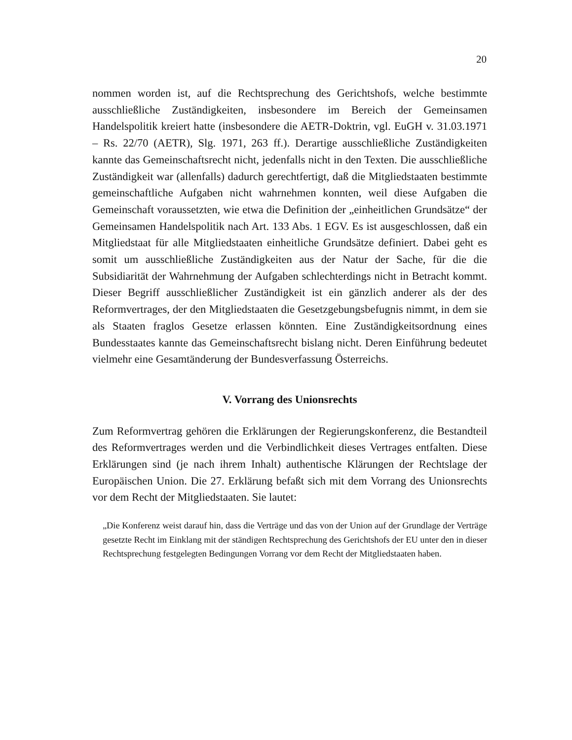20
nommen worden ist, auf die Rechtsprechung des Gerichtshofs, welche bestimmte ausschließliche Zuständigkeiten, insbesondere im Bereich der Gemeinsamen Handelspolitik kreiert hatte (insbesondere die AETR-Doktrin, vgl. EuGH v. 31.03.1971 – Rs. 22/70 (AETR), Slg. 1971, 263 ff.). Derartige ausschließliche Zuständigkeiten kannte das Gemeinschaftsrecht nicht, jedenfalls nicht in den Texten. Die ausschließliche Zuständigkeit war (allenfalls) dadurch gerechtfertigt, daß die Mitgliedstaaten bestimmte gemeinschaftliche Aufgaben nicht wahrnehmen konnten, weil diese Aufgaben die Gemeinschaft voraussetzten, wie etwa die Definition der „einheitlichen Grundsätze“ der Gemeinsamen Handelspolitik nach Art. 133 Abs. 1 EGV. Es ist ausgeschlossen, daß ein Mitgliedstaat für alle Mitgliedstaaten einheitliche Grundsätze definiert. Dabei geht es somit um ausschließliche Zuständigkeiten aus der Natur der Sache, für die die Subsidiarität der Wahrnehmung der Aufgaben schlechterdings nicht in Betracht kommt. Dieser Begriff ausschließlicher Zuständigkeit ist ein gänzlich anderer als der des Reformvertrages, der den Mitgliedstaaten die Gesetzgebungsbefugnis nimmt, in dem sie als Staaten fraglos Gesetze erlassen könnten. Eine Zuständigkeitsordnung eines Bundesstaates kannte das Gemeinschaftsrecht bislang nicht. Deren Einführung bedeutet vielmehr eine Gesamtänderung der Bundesverfassung Österreichs.
V. Vorrang des Unionsrechts
Zum Reformvertrag gehören die Erklärungen der Regierungskonferenz, die Bestandteil des Reformvertrages werden und die Verbindlichkeit dieses Vertrages entfalten. Diese Erklärungen sind (je nach ihrem Inhalt) authentische Klärungen der Rechtslage der Europäischen Union. Die 27. Erklärung befaßt sich mit dem Vorrang des Unionsrechts vor dem Recht der Mitgliedstaaten. Sie lautet:
„Die Konferenz weist darauf hin, dass die Verträge und das von der Union auf der Grundlage der Verträge gesetzte Recht im Einklang mit der ständigen Rechtsprechung des Gerichtshofs der EU unter den in dieser Rechtsprechung festgelegten Bedingungen Vorrang vor dem Recht der Mitgliedstaaten haben.